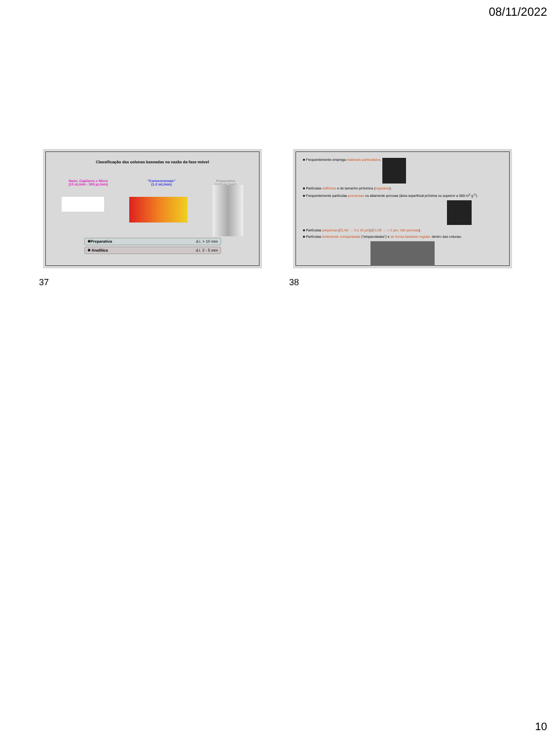08/11/2022
Classificação das colunas baseadas na vazão da fase móvel
Nano, Capilares e Micro
(10 nL/min - 500 µL/min)
“Convencionais”
(1-2 mL/min)
Preparativa
(>10 mL/min)
❖Preparativa d.i. > 10 mm
❖ Analítica d.i. 2 - 5 mm
37
■ Frequentemente emprega materiais particulados.
■ Partículas esféricas e de tamanho próximos (regulares).
■ Frequentemente partículas porososas ou altamente porosas (área superficial próxima ou superior a 500 m<sup>2</sup> g<sup>-1</sup>).
■ Partículas pequenas (CLAE → 3 a 10 µm) (CLUE → < 2 µm, não porosas).
■ Partículas fortemente compactadas (“empacotadas”) e de forma bastante regular, dentro das colunas.
38
10